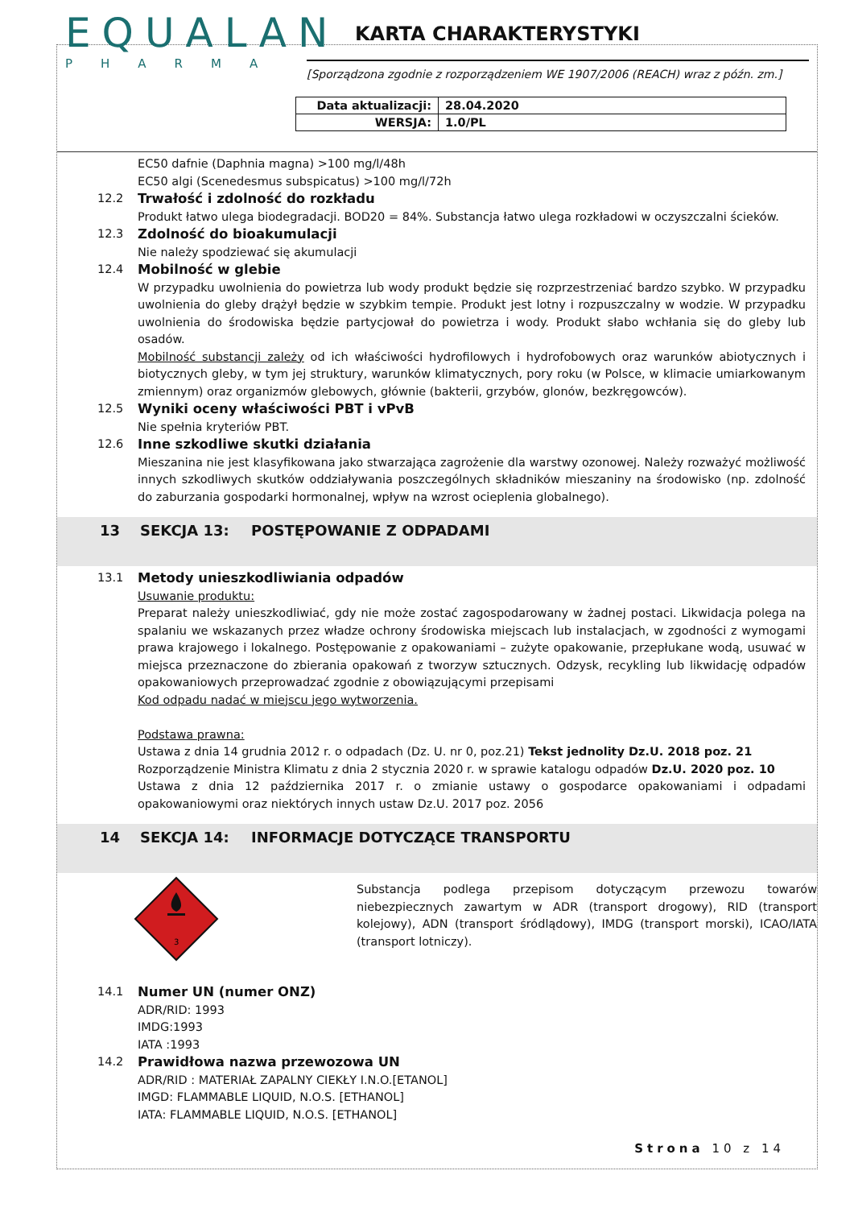EQUALAN
PHARMA
KARTA CHARAKTERYSTYKI
[Sporządzona zgodnie z rozporządzeniem WE 1907/2006 (REACH) wraz z późn. zm.]
| Data aktualizacji: | 28.04.2020 |
| WERSJA: | 1.0/PL |
EC50 dafnie (Daphnia magna) >100 mg/l/48h
EC50 algi (Scenedesmus subspicatus) >100 mg/l/72h
12.2 Trwałość i zdolność do rozkładu
Produkt łatwo ulega biodegradacji. BOD20 = 84%. Substancja łatwo ulega rozkładowi w oczyszczalni ścieków.
12.3 Zdolność do bioakumulacji
Nie należy spodziewać się akumulacji
12.4 Mobilność w glebie
W przypadku uwolnienia do powietrza lub wody produkt będzie się rozprzestrzeniać bardzo szybko. W przypadku uwolnienia do gleby drążył będzie w szybkim tempie. Produkt jest lotny i rozpuszczalny w wodzie. W przypadku uwolnienia do środowiska będzie partycjował do powietrza i wody. Produkt słabo wchłania się do gleby lub osadów.
Mobilność substancji zależy od ich właściwości hydrofilowych i hydrofobowych oraz warunków abiotycznych i biotycznych gleby, w tym jej struktury, warunków klimatycznych, pory roku (w Polsce, w klimacie umiarkowanym zmiennym) oraz organizmów glebowych, głównie (bakterii, grzybów, glonów, bezkręgowców).
12.5 Wyniki oceny właściwości PBT i vPvB
Nie spełnia kryteriów PBT.
12.6 Inne szkodliwe skutki działania
Mieszanina nie jest klasyfikowana jako stwarzająca zagrożenie dla warstwy ozonowej. Należy rozważyć możliwość innych szkodliwych skutków oddziaływania poszczególnych składników mieszaniny na środowisko (np. zdolność do zaburzania gospodarki hormonalnej, wpływ na wzrost ocieplenia globalnego).
13 SEKCJA 13: POSTĘPOWANIE Z ODPADAMI
13.1 Metody unieszkodliwiania odpadów
Usuwanie produktu:
Preparat należy unieszkodliwiać, gdy nie może zostać zagospodarowany w żadnej postaci. Likwidacja polega na spalaniu we wskazanych przez władze ochrony środowiska miejscach lub instalacjach, w zgodności z wymogami prawa krajowego i lokalnego. Postępowanie z opakowaniami – zużyte opakowanie, przepłukane wodą, usuwać w miejsca przeznaczone do zbierania opakowań z tworzyw sztucznych. Odzysk, recykling lub likwidację odpadów opakowaniowych przeprowadzać zgodnie z obowiązującymi przepisami
Kod odpadu nadać w miejscu jego wytworzenia.
Podstawa prawna:
Ustawa z dnia 14 grudnia 2012 r. o odpadach (Dz. U. nr 0, poz.21) Tekst jednolity Dz.U. 2018 poz. 21
Rozporządzenie Ministra Klimatu z dnia 2 stycznia 2020 r. w sprawie katalogu odpadów Dz.U. 2020 poz. 10
Ustawa z dnia 12 października 2017 r. o zmianie ustawy o gospodarce opakowaniami i odpadami opakowaniowymi oraz niektórych innych ustaw Dz.U. 2017 poz. 2056
14 SEKCJA 14: INFORMACJE DOTYCZĄCE TRANSPORTU
3
Substancja podlega przepisom dotyczącym przewozu towarów niebezpiecznych zawartym w ADR (transport drogowy), RID (transport kolejowy), ADN (transport śródlądowy), IMDG (transport morski), ICAO/IATA (transport lotniczy).
14.1 Numer UN (numer ONZ)
ADR/RID: 1993
IMDG:1993
IATA :1993
14.2 Prawidłowa nazwa przewozowa UN
ADR/RID : MATERIAŁ ZAPALNY CIEKŁY I.N.O.[ETANOL]
IMGD: FLAMMABLE LIQUID, N.O.S. [ETHANOL]
IATA: FLAMMABLE LIQUID, N.O.S. [ETHANOL]
Strona 10 z 14